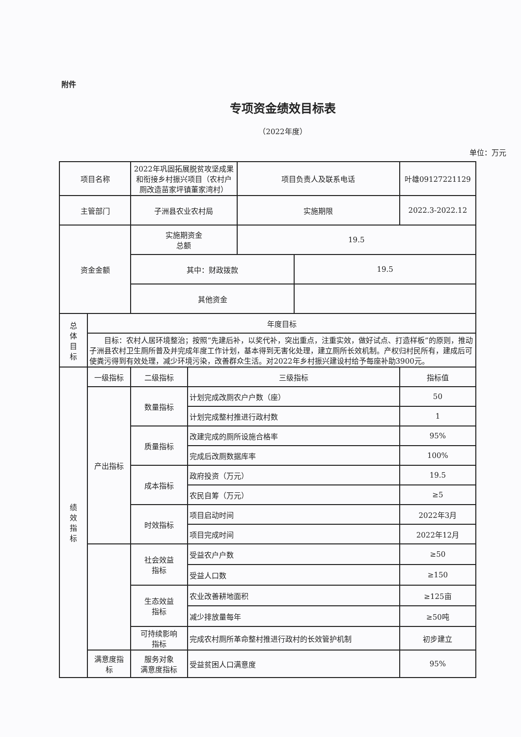附件
专项资金绩效目标表
（2022年度）
单位：万元
| 项目名称 | | 2022年巩固拓展脱贫攻坚成果和衔接乡村振兴项目（农村户厕改造苗家坪镇董家湾村） | | 项目负责人及联系电话 | | 叶雄09127221129 |
| 主管部门 | | 子洲县农业农村局 | | 实施期限 | | 2022.3-2022.12 |
| 资金金额 | | 实施期资金 总额 | | 19.5 | | |
| | | 其中：财政拨款 | | | 19.5 | |
| | | 其他资金 | | | | |
| 总 体 目 标 | 年度目标 | | | | | |
| | 目标：农村人居环境整治；按照“先建后补，以奖代补，突出重点，注重实效，做好试点、打造样板”的原则，推动子洲县农村卫生厕所普及并完成年度工作计划，基本得到无害化处理，建立厕所长效机制。产权归村民所有，建成后可使粪污得到有效处理，减少环境污染，改善群众生活。对2022年乡村振兴建设村给予每座补助3900元。 | | | | | |
| 绩 效 指 标 | 一级指标 | 二级指标 | 三级指标 | | | 指标值 |
| | 产出指标 | 数量指标 | 计划完成改厕农户户数（座） | | | 50 |
| | | | 计划完成整村推进行政村数 | | | 1 |
| | | 质量指标 | 改建完成的厕所设施合格率 | | | 95% |
| | | | 完成后改厕数据库率 | | | 100% |
| | | 成本指标 | 政府投资（万元） | | | 19.5 |
| | | | 农民自筹（万元） | | | ≥5 |
| | | 时效指标 | 项目启动时间 | | | 2022年3月 |
| | | | 项目完成时间 | | | 2022年12月 |
| | | 社会效益 指标 | 受益农户户数 | | | ≥50 |
| | | | 受益人口数 | | | ≥150 |
| | | 生态效益 指标 | 农业改善耕地面积 | | | ≥125亩 |
| | | | 减少排放量每年 | | | ≥50吨 |
| | | 可持续影响 指标 | 完成农村厕所革命整村推进行政村的长效管护机制 | | | 初步建立 |
| | 满意度指 标 | 服务对象 满意度指标 | 受益贫困人口满意度 | | | 95% |